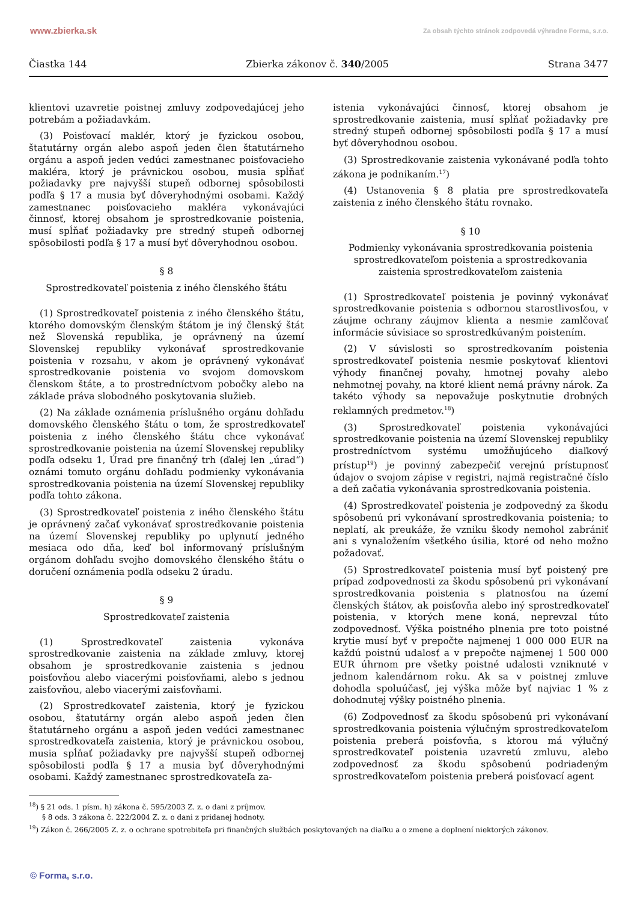www.zbierka.sk Za obsah týchto stránok zodpovedá výhradne Forma, s.r.o.
Čiastka 144 Zbierka zákonov č. 340/2005 Strana 3477
klientovi uzavretie poistnej zmluvy zodpovedajúcej jeho potrebám a požiadavkám.
(3) Poisťovací maklér, ktorý je fyzickou osobou, štatutárny orgán alebo aspoň jeden člen štatutárneho orgánu a aspoň jeden vedúci zamestnanec poisťovacieho makléra, ktorý je právnickou osobou, musia spĺňať požiadavky pre najvyšší stupeň odbornej spôsobilosti podľa § 17 a musia byť dôveryhodnými osobami. Každý zamestnanec poisťovacieho makléra vykonávajúci činnosť, ktorej obsahom je sprostredkovanie poistenia, musí spĺňať požiadavky pre stredný stupeň odbornej spôsobilosti podľa § 17 a musí byť dôveryhodnou osobou.
§ 8
Sprostredkovateľ poistenia z iného členského štátu
(1) Sprostredkovateľ poistenia z iného členského štátu, ktorého domovským členským štátom je iný členský štát než Slovenská republika, je oprávnený na území Slovenskej republiky vykonávať sprostredkovanie poistenia v rozsahu, v akom je oprávnený vykonávať sprostredkovanie poistenia vo svojom domovskom členskom štáte, a to prostredníctvom pobočky alebo na základe práva slobodného poskytovania služieb.
(2) Na základe oznámenia príslušného orgánu dohľadu domovského členského štátu o tom, že sprostredkovateľ poistenia z iného členského štátu chce vykonávať sprostredkovanie poistenia na území Slovenskej republiky podľa odseku 1, Úrad pre finančný trh (ďalej len „úrad“) oznámi tomuto orgánu dohľadu podmienky vykonávania sprostredkovania poistenia na území Slovenskej republiky podľa tohto zákona.
(3) Sprostredkovateľ poistenia z iného členského štátu je oprávnený začať vykonávať sprostredkovanie poistenia na území Slovenskej republiky po uplynutí jedného mesiaca odo dňa, keď bol informovaný príslušným orgánom dohľadu svojho domovského členského štátu o doručení oznámenia podľa odseku 2 úradu.
§ 9
Sprostredkovateľ zaistenia
(1) Sprostredkovateľ zaistenia vykonáva sprostredkovanie zaistenia na základe zmluvy, ktorej obsahom je sprostredkovanie zaistenia s jednou poisťovňou alebo viacerými poisťovňami, alebo s jednou zaisťovňou, alebo viacerými zaisťovňami.
(2) Sprostredkovateľ zaistenia, ktorý je fyzickou osobou, štatutárny orgán alebo aspoň jeden člen štatutárneho orgánu a aspoň jeden vedúci zamestnanec sprostredkovateľa zaistenia, ktorý je právnickou osobou, musia spĺňať požiadavky pre najvyšší stupeň odbornej spôsobilosti podľa § 17 a musia byť dôveryhodnými osobami. Každý zamestnanec sprostredkovateľa za-
istenia vykonávajúci činnosť, ktorej obsahom je sprostredkovanie zaistenia, musí spĺňať požiadavky pre stredný stupeň odbornej spôsobilosti podľa § 17 a musí byť dôveryhodnou osobou.
(3) Sprostredkovanie zaistenia vykonávané podľa tohto zákona je podnikaním.<sup>17</sup>)
(4) Ustanovenia § 8 platia pre sprostredkovateľa zaistenia z iného členského štátu rovnako.
§ 10
Podmienky vykonávania sprostredkovania poistenia sprostredkovateľom poistenia a sprostredkovania zaistenia sprostredkovateľom zaistenia
(1) Sprostredkovateľ poistenia je povinný vykonávať sprostredkovanie poistenia s odbornou starostlivosťou, v záujme ochrany záujmov klienta a nesmie zamlčovať informácie súvisiace so sprostredkúvaným poistením.
(2) V súvislosti so sprostredkovaním poistenia sprostredkovateľ poistenia nesmie poskytovať klientovi výhody finančnej povahy, hmotnej povahy alebo nehmotnej povahy, na ktoré klient nemá právny nárok. Za takéto výhody sa nepovažuje poskytnutie drobných reklamných predmetov.<sup>18</sup>)
(3) Sprostredkovateľ poistenia vykonávajúci sprostredkovanie poistenia na území Slovenskej republiky prostredníctvom systému umožňujúceho diaľkový prístup<sup>19</sup>) je povinný zabezpečiť verejnú prístupnosť údajov o svojom zápise v registri, najmä registračné číslo a deň začatia vykonávania sprostredkovania poistenia.
(4) Sprostredkovateľ poistenia je zodpovedný za škodu spôsobenú pri vykonávaní sprostredkovania poistenia; to neplatí, ak preukáže, že vzniku škody nemohol zabrániť ani s vynaložením všetkého úsilia, ktoré od neho možno požadovať.
(5) Sprostredkovateľ poistenia musí byť poistený pre prípad zodpovednosti za škodu spôsobenú pri vykonávaní sprostredkovania poistenia s platnosťou na území členských štátov, ak poisťovňa alebo iný sprostredkovateľ poistenia, v ktorých mene koná, neprevzal túto zodpovednosť. Výška poistného plnenia pre toto poistné krytie musí byť v prepočte najmenej 1 000 000 EUR na každú poistnú udalosť a v prepočte najmenej 1 500 000 EUR úhrnom pre všetky poistné udalosti vzniknuté v jednom kalendárnom roku. Ak sa v poistnej zmluve dohodla spoluúčasť, jej výška môže byť najviac 1 % z dohodnutej výšky poistného plnenia.
(6) Zodpovednosť za škodu spôsobenú pri vykonávaní sprostredkovania poistenia výlučným sprostredkovateľom poistenia preberá poisťovňa, s ktorou má výlučný sprostredkovateľ poistenia uzavretú zmluvu, alebo zodpovednosť za škodu spôsobenú podriadeným sprostredkovateľom poistenia preberá poisťovací agent
<sup>18</sup>) § 21 ods. 1 písm. h) zákona č. 595/2003 Z. z. o dani z príjmov.
§ 8 ods. 3 zákona č. 222/2004 Z. z. o dani z pridanej hodnoty.
<sup>19</sup>) Zákon č. 266/2005 Z. z. o ochrane spotrebiteľa pri finančných službách poskytovaných na diaľku a o zmene a doplnení niektorých zákonov.
© Forma, s.r.o.